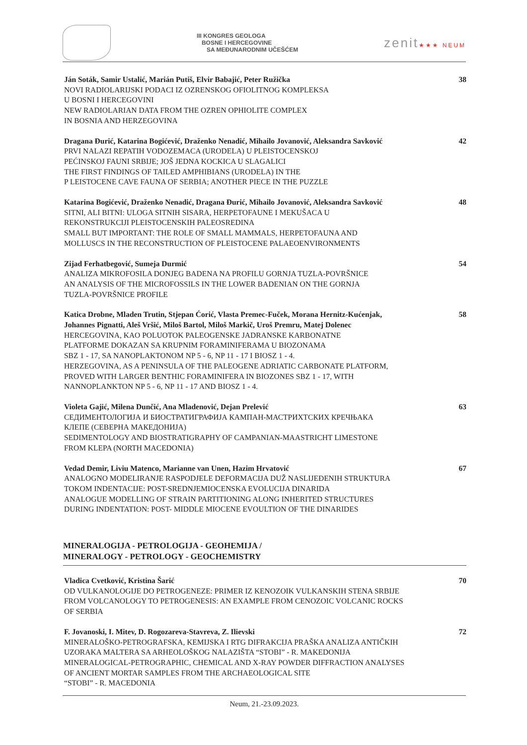III KONGRES GEOLOGA
BOSNE I HERCEGOVINE
SA MEĐUNARODNIM UČEŠĆEM
zenit★★★ NEUM
Ján Soták, Samir Ustalić, Marián Putiš, Elvir Babajić, Peter Ružička
NOVI RADIOLARIJSKI PODACI IZ OZRENSKOG OFIOLITNOG KOMPLEKSA
U BOSNI I HERCEGOVINI
NEW RADIOLARIAN DATA FROM THE OZREN OPHIOLITE COMPLEX
IN BOSNIA AND HERZEGOVINA
38
Dragana Đurić, Katarina Bogićević, Draženko Nenadić, Mihailo Jovanović, Aleksandra Savković
PRVI NALAZI REPATIH VODOZEMACA (URODELA) U PLEISTOCENSKOJ
PEĆINSKOJ FAUNI SRBIJE; JOŠ JEDNA KOCKICA U SLAGALICI
THE FIRST FINDINGS OF TAILED AMPHIBIANS (URODELA) IN THE
P LEISTOCENE CAVE FAUNA OF SERBIA; ANOTHER PIECE IN THE PUZZLE
42
Katarina Bogićević, Draženko Nenadić, Dragana Đurić, Mihailo Jovanović, Aleksandra Savković
SITNI, ALI BITNI: ULOGA SITNIH SISARA, HERPETOFAUNE I MEKUŠACA U
REKONSTRUKCIJI PLEISTOCENSKIH PALEOSREDINA
SMALL BUT IMPORTANT: THE ROLE OF SMALL MAMMALS, HERPETOFAUNA AND
MOLLUSCS IN THE RECONSTRUCTION OF PLEISTOCENE PALAEOENVIRONMENTS
48
Zijad Ferhatbegović, Sumeja Durmić
ANALIZA MIKROFOSILA DONJEG BADENA NA PROFILU GORNJA TUZLA-POVRŠNICE
AN ANALYSIS OF THE MICROFOSSILS IN THE LOWER BADENIAN ON THE GORNJA
TUZLA-POVRŠNICE PROFILE
54
Katica Drobne, Mladen Trutin, Stjepan Ćorić, Vlasta Premec-Fuček, Morana Hernitz-Kućenjak,
Johannes Pignatti, Aleš Vršić, Miloš Bartol, Miloš Markič, Uroš Premru, Matej Dolenec
HERCEGOVINA, KAO POLUOTOK PALEOGENSKE JADRANSKE KARBONATNE
PLATFORME DOKAZAN SA KRUPNIM FORAMINIFERAMA U BIOZONAMA
SBZ 1 - 17, SA NANOPLAKTONOM NP 5 - 6, NP 11 - 17 I BIOSZ 1 - 4.
HERZEGOVINA, AS A PENINSULA OF THE PALEOGENE ADRIATIC CARBONATE PLATFORM,
PROVED WITH LARGER BENTHIC FORAMINIFERA IN BIOZONES SBZ 1 - 17, WITH
NANNOPLANKTON NP 5 - 6, NP 11 - 17 AND BIOSZ 1 - 4.
58
Violeta Gajić, Milena Dunčić, Ana Mladenović, Dejan Prelević
СЕДИМЕНТОЛОГИЈА И БИОСТРАТИГРАФИЈА КАМПАН-МАСТРИХТСКИХ КРЕЧЊАКА
КЛЕПЕ (СЕВЕРНА МАКЕДОНИЈА)
SEDIMENTOLOGY AND BIOSTRATIGRAPHY OF CAMPANIAN-MAASTRICHT LIMESTONE
FROM KLEPA (NORTH MACEDONIA)
63
Vedad Demir, Liviu Matenco, Marianne van Unen, Hazim Hrvatović
ANALOGNO MODELIRANJE RASPODJELE DEFORMACIJA DUŽ NASLIJEĐENIH STRUKTURA
TOKOM INDENTACIJE: POST-SREDNJEMIOCENSKA EVOLUCIJA DINARIDA
ANALOGUE MODELLING OF STRAIN PARTITIONING ALONG INHERITED STRUCTURES
DURING INDENTATION: POST- MIDDLE MIOCENE EVOULTION OF THE DINARIDES
67
MINERALOGIJA - PETROLOGIJA - GEOHEMIJA /
MINERALOGY - PETROLOGY - GEOCHEMISTRY
Vladica Cvetković, Kristina Šarić
OD VULKANOLOGIJE DO PETROGENEZE: PRIMER IZ KENOZOIK VULKANSKIH STENA SRBIJE
FROM VOLCANOLOGY TO PETROGENESIS: AN EXAMPLE FROM CENOZOIC VOLCANIC ROCKS
OF SERBIA
70
F. Jovanoski, I. Mitev, D. Rogozareva-Stavreva, Z. Ilievski
MINERALOŠKO-PETROGRAFSKA, KEMIJSKA I RTG DIFRAKCIJA PRAŠKA ANALIZA ANTIČKIH
UZORAKA MALTERA SA ARHEOLOŠKOG NALAZIŠTA “STOBI” - R. MAKEDONIJA
MINERALOGICAL-PETROGRAPHIC, CHEMICAL AND X-RAY POWDER DIFFRACTION ANALYSES
OF ANCIENT MORTAR SAMPLES FROM THE ARCHAEOLOGICAL SITE
“STOBI” - R. MACEDONIA
72
Neum, 21.-23.09.2023.